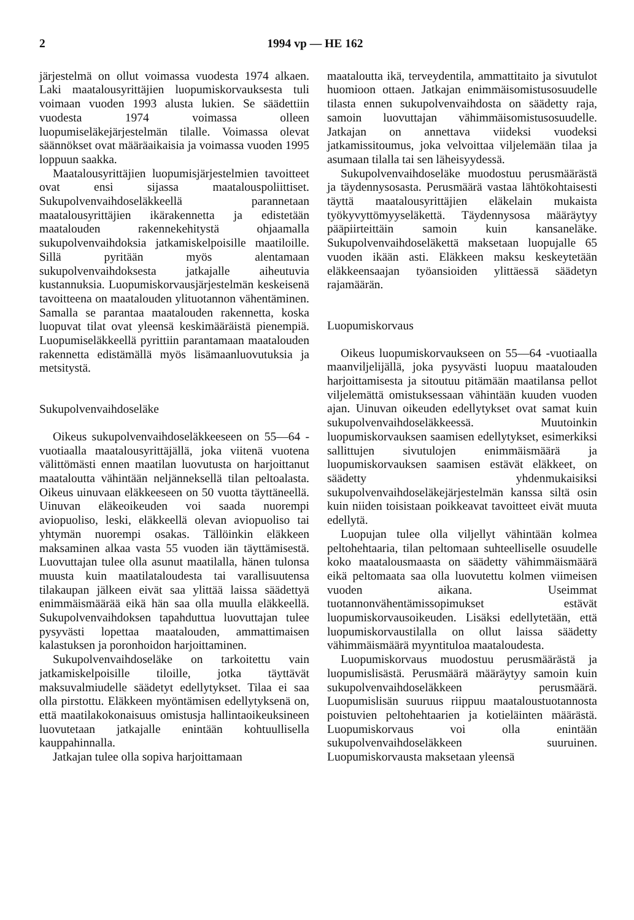2 1994 vp — HE 162
järjestelmä on ollut voimassa vuodesta 1974 alkaen. Laki maatalousyrittäjien luopumiskorvauksesta tuli voimaan vuoden 1993 alusta lukien. Se säädettiin vuodesta 1974 voimassa olleen luopumiseläkejärjestelmän tilalle. Voimassa olevat säännökset ovat määräaikaisia ja voimassa vuoden 1995 loppuun saakka.
Maatalousyrittäjien luopumisjärjestelmien tavoitteet ovat ensi sijassa maatalouspoliittiset. Sukupolvenvaihdoseläkkeellä parannetaan maatalousyrittäjien ikärakennetta ja edistetään maatalouden rakennekehitystä ohjaamalla sukupolvenvaihdoksia jatkamiskelpoisille maatiloille. Sillä pyritään myös alentamaan sukupolvenvaihdoksesta jatkajalle aiheutuvia kustannuksia. Luopumiskorvausjärjestelmän keskeisenä tavoitteena on maatalouden ylituotannon vähentäminen. Samalla se parantaa maatalouden rakennetta, koska luopuvat tilat ovat yleensä keskimääräistä pienempiä. Luopumiseläkkeellä pyrittiin parantamaan maatalouden rakennetta edistämällä myös lisämaanluovutuksia ja metsitystä.
Sukupolvenvaihdoseläke
Oikeus sukupolvenvaihdoseläkkeeseen on 55—64 -vuotiaalla maatalousyrittäjällä, joka viitenä vuotena välittömästi ennen maatilan luovutusta on harjoittanut maataloutta vähintään neljänneksellä tilan peltoalasta. Oikeus uinuvaan eläkkeeseen on 50 vuotta täyttäneellä. Uinuvan eläkeoikeuden voi saada nuorempi aviopuoliso, leski, eläkkeellä olevan aviopuoliso tai yhtymän nuorempi osakas. Tällöinkin eläkkeen maksaminen alkaa vasta 55 vuoden iän täyttämisestä. Luovuttajan tulee olla asunut maatilalla, hänen tulonsa muusta kuin maatilataloudesta tai varallisuutensa tilakaupan jälkeen eivät saa ylittää laissa säädettyä enimmäismäärää eikä hän saa olla muulla eläkkeellä. Sukupolvenvaihdoksen tapahduttua luovuttajan tulee pysyvästi lopettaa maatalouden, ammattimaisen kalastuksen ja poronhoidon harjoittaminen.
Sukupolvenvaihdoseläke on tarkoitettu vain jatkamiskelpoisille tiloille, jotka täyttävät maksuvalmiudelle säädetyt edellytykset. Tilaa ei saa olla pirstottu. Eläkkeen myöntämisen edellytyksenä on, että maatilakokonaisuus omistusja hallintaoikeuksineen luovutetaan jatkajalle enintään kohtuullisella kauppahinnalla.
Jatkajan tulee olla sopiva harjoittamaan
maataloutta ikä, terveydentila, ammattitaito ja sivutulot huomioon ottaen. Jatkajan enimmäisomistusosuudelle tilasta ennen sukupolvenvaihdosta on säädetty raja, samoin luovuttajan vähimmäisomistusosuudelle. Jatkajan on annettava viideksi vuodeksi jatkamissitoumus, joka velvoittaa viljelemään tilaa ja asumaan tilalla tai sen läheisyydessä.
Sukupolvenvaihdoseläke muodostuu perusmäärästä ja täydennysosasta. Perusmäärä vastaa lähtökohtaisesti täyttä maatalousyrittäjien eläkelain mukaista työkyvyttömyyseläkettä. Täydennysosa määräytyy pääpiirteittäin samoin kuin kansaneläke. Sukupolvenvaihdoseläkettä maksetaan luopujalle 65 vuoden ikään asti. Eläkkeen maksu keskeytetään eläkkeensaajan työansioiden ylittäessä säädetyn rajamäärän.
Luopumiskorvaus
Oikeus luopumiskorvaukseen on 55—64 -vuotiaalla maanviljelijällä, joka pysyvästi luopuu maatalouden harjoittamisesta ja sitoutuu pitämään maatilansa pellot viljelemättä omistuksessaan vähintään kuuden vuoden ajan. Uinuvan oikeuden edellytykset ovat samat kuin sukupolvenvaihdoseläkkeessä. Muutoinkin luopumiskorvauksen saamisen edellytykset, esimerkiksi sallittujen sivutulojen enimmäismäärä ja luopumiskorvauksen saamisen estävät eläkkeet, on säädetty yhdenmukaisiksi sukupolvenvaihdoseläkejärjestelmän kanssa siltä osin kuin niiden toisistaan poikkeavat tavoitteet eivät muuta edellytä.
Luopujan tulee olla viljellyt vähintään kolmea peltohehtaaria, tilan peltomaan suhteelliselle osuudelle koko maatalousmaasta on säädetty vähimmäismäärä eikä peltomaata saa olla luovutettu kolmen viimeisen vuoden aikana. Useimmat tuotannonvähentämissopimukset estävät luopumiskorvausoikeuden. Lisäksi edellytetään, että luopumiskorvaustilalla on ollut laissa säädetty vähimmäismäärä myyntituloa maataloudesta.
Luopumiskorvaus muodostuu perusmäärästä ja luopumislisästä. Perusmäärä määräytyy samoin kuin sukupolvenvaihdoseläkkeen perusmäärä. Luopumislisän suuruus riippuu maataloustuotannosta poistuvien peltohehtaarien ja kotieläinten määrästä. Luopumiskorvaus voi olla enintään sukupolvenvaihdoseläkkeen suuruinen. Luopumiskorvausta maksetaan yleensä